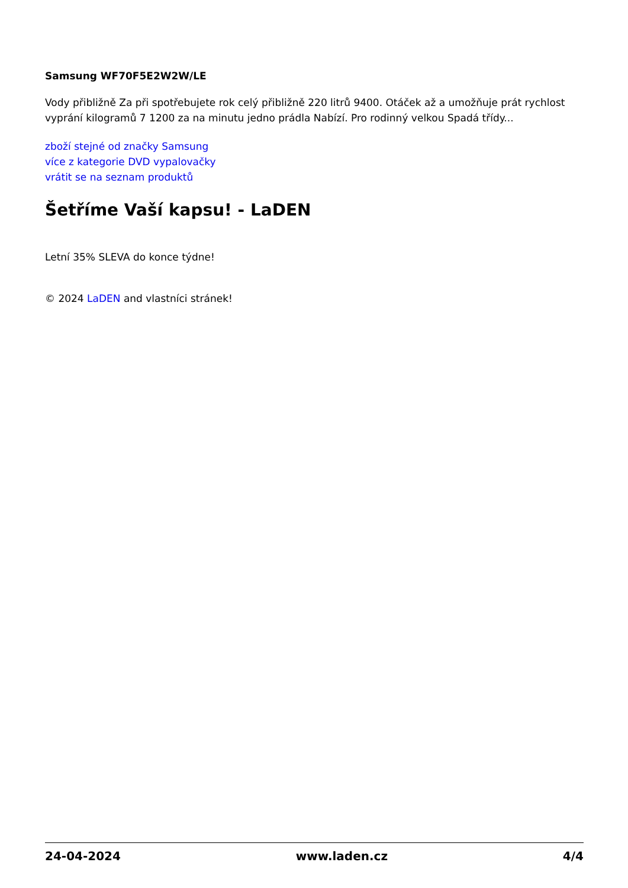Samsung WF70F5E2W2W/LE
Vody přibližně Za při spotřebujete rok celý přibližně 220 litrů 9400. Otáček až a umožňuje prát rychlost vyprání kilogramů 7 1200 za na minutu jedno prádla Nabízí. Pro rodinný velkou Spadá třídy...
zboží stejné od značky Samsung
více z kategorie DVD vypalovačky
vrátit se na seznam produktů
Šetříme Vaší kapsu! - LaDEN
Letní 35% SLEVA do konce týdne!
© 2024 LaDEN and vlastníci stránek!
24-04-2024 www.laden.cz 4/4